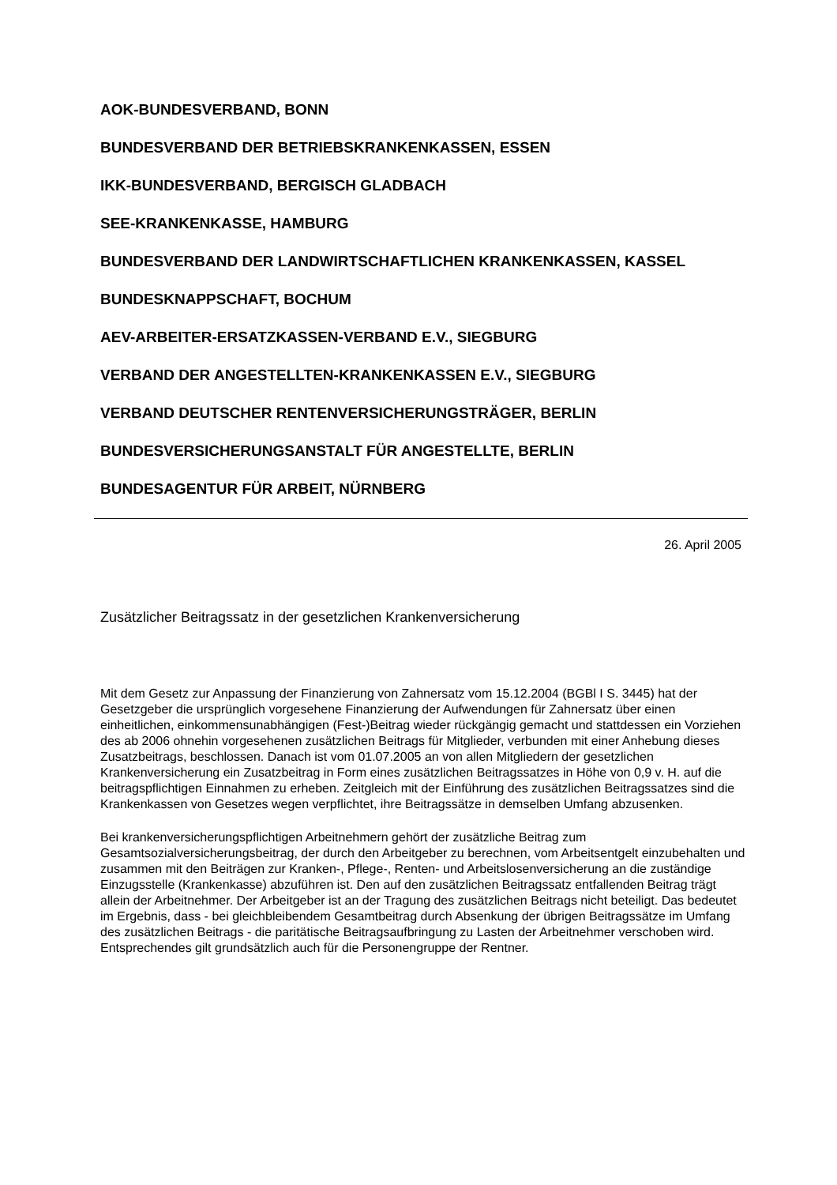AOK-BUNDESVERBAND, BONN
BUNDESVERBAND DER BETRIEBSKRANKENKASSEN, ESSEN
IKK-BUNDESVERBAND, BERGISCH GLADBACH
SEE-KRANKENKASSE, HAMBURG
BUNDESVERBAND DER LANDWIRTSCHAFTLICHEN KRANKENKASSEN, KASSEL
BUNDESKNAPPSCHAFT, BOCHUM
AEV-ARBEITER-ERSATZKASSEN-VERBAND E.V., SIEGBURG
VERBAND DER ANGESTELLTEN-KRANKENKASSEN E.V., SIEGBURG
VERBAND DEUTSCHER RENTENVERSICHERUNGSTRÄGER, BERLIN
BUNDESVERSICHERUNGSANSTALT FÜR ANGESTELLTE, BERLIN
BUNDESAGENTUR FÜR ARBEIT, NÜRNBERG
26. April 2005
Zusätzlicher Beitragssatz in der gesetzlichen Krankenversicherung
Mit dem Gesetz zur Anpassung der Finanzierung von Zahnersatz vom 15.12.2004 (BGBl I S. 3445) hat der Gesetzgeber die ursprünglich vorgesehene Finanzierung der Aufwendungen für Zahnersatz über einen einheitlichen, einkommensunabhängigen (Fest-)Beitrag wieder rückgängig gemacht und stattdessen ein Vorziehen des ab 2006 ohnehin vorgesehenen zusätzlichen Beitrags für Mitglieder, verbunden mit einer Anhebung dieses Zusatzbeitrags, beschlossen. Danach ist vom 01.07.2005 an von allen Mitgliedern der gesetzlichen Krankenversicherung ein Zusatzbeitrag in Form eines zusätzlichen Beitragssatzes in Höhe von 0,9 v. H. auf die beitragspflichtigen Einnahmen zu erheben. Zeitgleich mit der Einführung des zusätzlichen Beitragssatzes sind die Krankenkassen von Gesetzes wegen verpflichtet, ihre Beitragssätze in demselben Umfang abzusenken.
Bei krankenversicherungspflichtigen Arbeitnehmern gehört der zusätzliche Beitrag zum Gesamtsozialversicherungsbeitrag, der durch den Arbeitgeber zu berechnen, vom Arbeitsentgelt einzubehalten und zusammen mit den Beiträgen zur Kranken-, Pflege-, Renten- und Arbeitslosenversicherung an die zuständige Einzugsstelle (Krankenkasse) abzuführen ist. Den auf den zusätzlichen Beitragssatz entfallenden Beitrag trägt allein der Arbeitnehmer. Der Arbeitgeber ist an der Tragung des zusätzlichen Beitrags nicht beteiligt. Das bedeutet im Ergebnis, dass - bei gleichbleibendem Gesamtbeitrag durch Absenkung der übrigen Beitragssätze im Umfang des zusätzlichen Beitrags - die paritätische Beitragsaufbringung zu Lasten der Arbeitnehmer verschoben wird. Entsprechendes gilt grundsätzlich auch für die Personengruppe der Rentner.